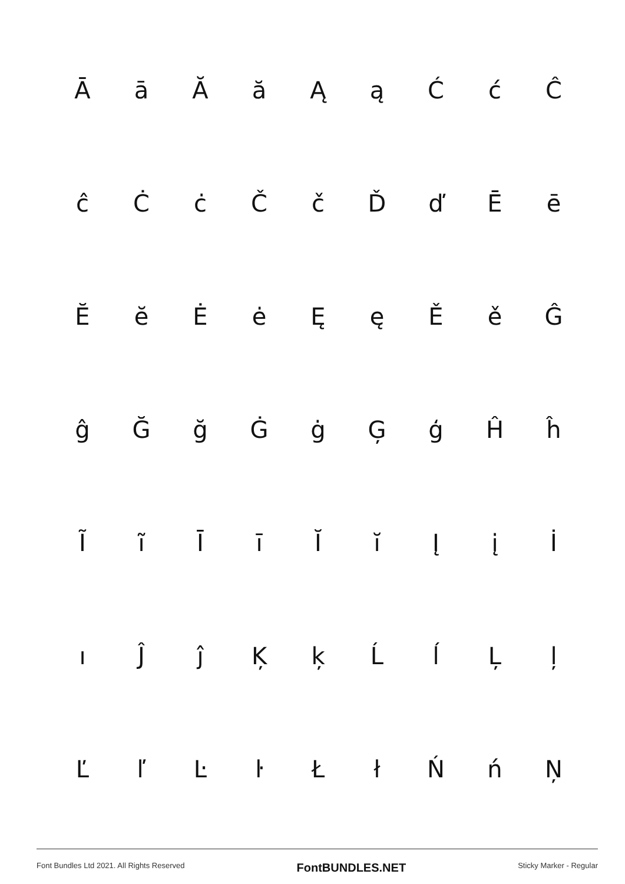Ā ā Ă ă Ą ą Ć ć Ĉ
ĉ Ċ ċ Č č Ď ď Ē ē
Ĕ ĕ Ė ė Ę ę Ě ě Ĝ
ĝ Ğ ğ Ġ ġ Ģ ģ Ĥ ĥ
Ĩ ĩ Ī ī Ĭ ĭ Į į İ
ı Ĵ ĵ Ķ ķ Ĺ ĺ Ļ ļ
Ľ ľ Ŀ ŀ Ł ł Ń ń Ņ
Font Bundles Ltd 2021. All Rights Reserved FontBUNDLES.NET Sticky Marker - Regular